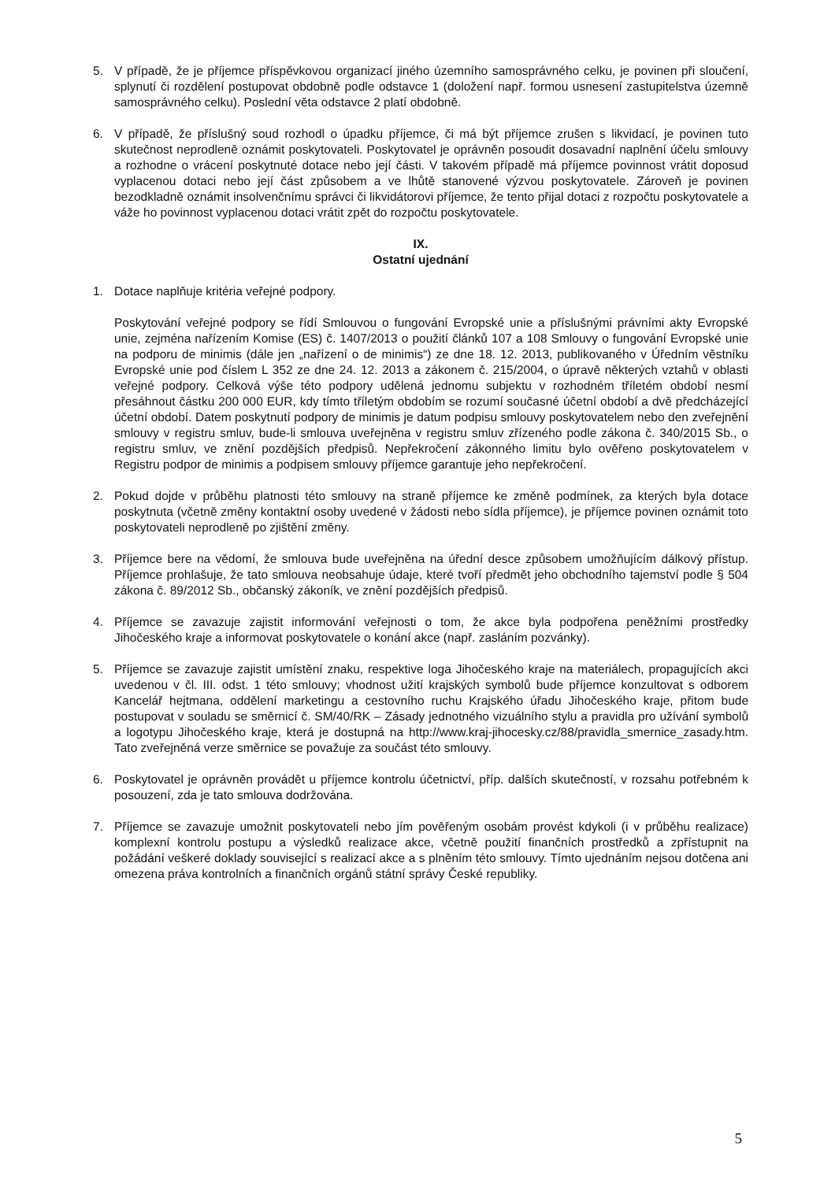5. V případě, že je příjemce příspěvkovou organizací jiného územního samosprávného celku, je povinen při sloučení, splynutí či rozdělení postupovat obdobně podle odstavce 1 (doložení např. formou usnesení zastupitelstva územně samosprávného celku). Poslední věta odstavce 2 platí obdobně.
6. V případě, že příslušný soud rozhodl o úpadku příjemce, či má být příjemce zrušen s likvidací, je povinen tuto skutečnost neprodleně oznámit poskytovateli. Poskytovatel je oprávněn posoudit dosavadní naplnění účelu smlouvy a rozhodne o vrácení poskytnuté dotace nebo její části. V takovém případě má příjemce povinnost vrátit doposud vyplacenou dotaci nebo její část způsobem a ve lhůtě stanovené výzvou poskytovatele. Zároveň je povinen bezodkladně oznámit insolvenčnímu správci či likvidátorovi příjemce, že tento přijal dotaci z rozpočtu poskytovatele a váže ho povinnost vyplacenou dotaci vrátit zpět do rozpočtu poskytovatele.
IX.
Ostatní ujednání
1. Dotace naplňuje kritéria veřejné podpory.
Poskytování veřejné podpory se řídí Smlouvou o fungování Evropské unie a příslušnými právními akty Evropské unie, zejména nařízením Komise (ES) č. 1407/2013 o použití článků 107 a 108 Smlouvy o fungování Evropské unie na podporu de minimis (dále jen „nařízení o de minimis“) ze dne 18. 12. 2013, publikovaného v Úředním věstníku Evropské unie pod číslem L 352 ze dne 24. 12. 2013 a zákonem č. 215/2004, o úpravě některých vztahů v oblasti veřejné podpory. Celková výše této podpory udělená jednomu subjektu v rozhodném tříletém období nesmí přesáhnout částku 200 000 EUR, kdy tímto tříletým obdobím se rozumí současné účetní období a dvě předcházející účetní období. Datem poskytnutí podpory de minimis je datum podpisu smlouvy poskytovatelem nebo den zveřejnění smlouvy v registru smluv, bude-li smlouva uveřejněna v registru smluv zřízeného podle zákona č. 340/2015 Sb., o registru smluv, ve znění pozdějších předpisů. Nepřekročení zákonného limitu bylo ověřeno poskytovatelem v Registru podpor de minimis a podpisem smlouvy příjemce garantuje jeho nepřekročení.
2. Pokud dojde v průběhu platnosti této smlouvy na straně příjemce ke změně podmínek, za kterých byla dotace poskytnuta (včetně změny kontaktní osoby uvedené v žádosti nebo sídla příjemce), je příjemce povinen oznámit toto poskytovateli neprodleně po zjištění změny.
3. Příjemce bere na vědomí, že smlouva bude uveřejněna na úřední desce způsobem umožňujícím dálkový přístup. Příjemce prohlašuje, že tato smlouva neobsahuje údaje, které tvoří předmět jeho obchodního tajemství podle § 504 zákona č. 89/2012 Sb., občanský zákoník, ve znění pozdějších předpisů.
4. Příjemce se zavazuje zajistit informování veřejnosti o tom, že akce byla podpořena peněžními prostředky Jihočeského kraje a informovat poskytovatele o konání akce (např. zasláním pozvánky).
5. Příjemce se zavazuje zajistit umístění znaku, respektive loga Jihočeského kraje na materiálech, propagujících akci uvedenou v čl. III. odst. 1 této smlouvy; vhodnost užití krajských symbolů bude příjemce konzultovat s odborem Kancelář hejtmana, oddělení marketingu a cestovního ruchu Krajského úřadu Jihočeského kraje, přitom bude postupovat v souladu se směrnicí č. SM/40/RK – Zásady jednotného vizuálního stylu a pravidla pro užívání symbolů a logotypu Jihočeského kraje, která je dostupná na http://www.kraj-jihocesky.cz/88/pravidla_smernice_zasady.htm. Tato zveřejněná verze směrnice se považuje za součást této smlouvy.
6. Poskytovatel je oprávněn provádět u příjemce kontrolu účetnictví, příp. dalších skutečností, v rozsahu potřebném k posouzení, zda je tato smlouva dodržována.
7. Příjemce se zavazuje umožnit poskytovateli nebo jím pověřeným osobám provést kdykoli (i v průběhu realizace) komplexní kontrolu postupu a výsledků realizace akce, včetně použití finančních prostředků a zpřístupnit na požádání veškeré doklady související s realizací akce a s plněním této smlouvy. Tímto ujednáním nejsou dotčena ani omezena práva kontrolních a finančních orgánů státní správy České republiky.
5